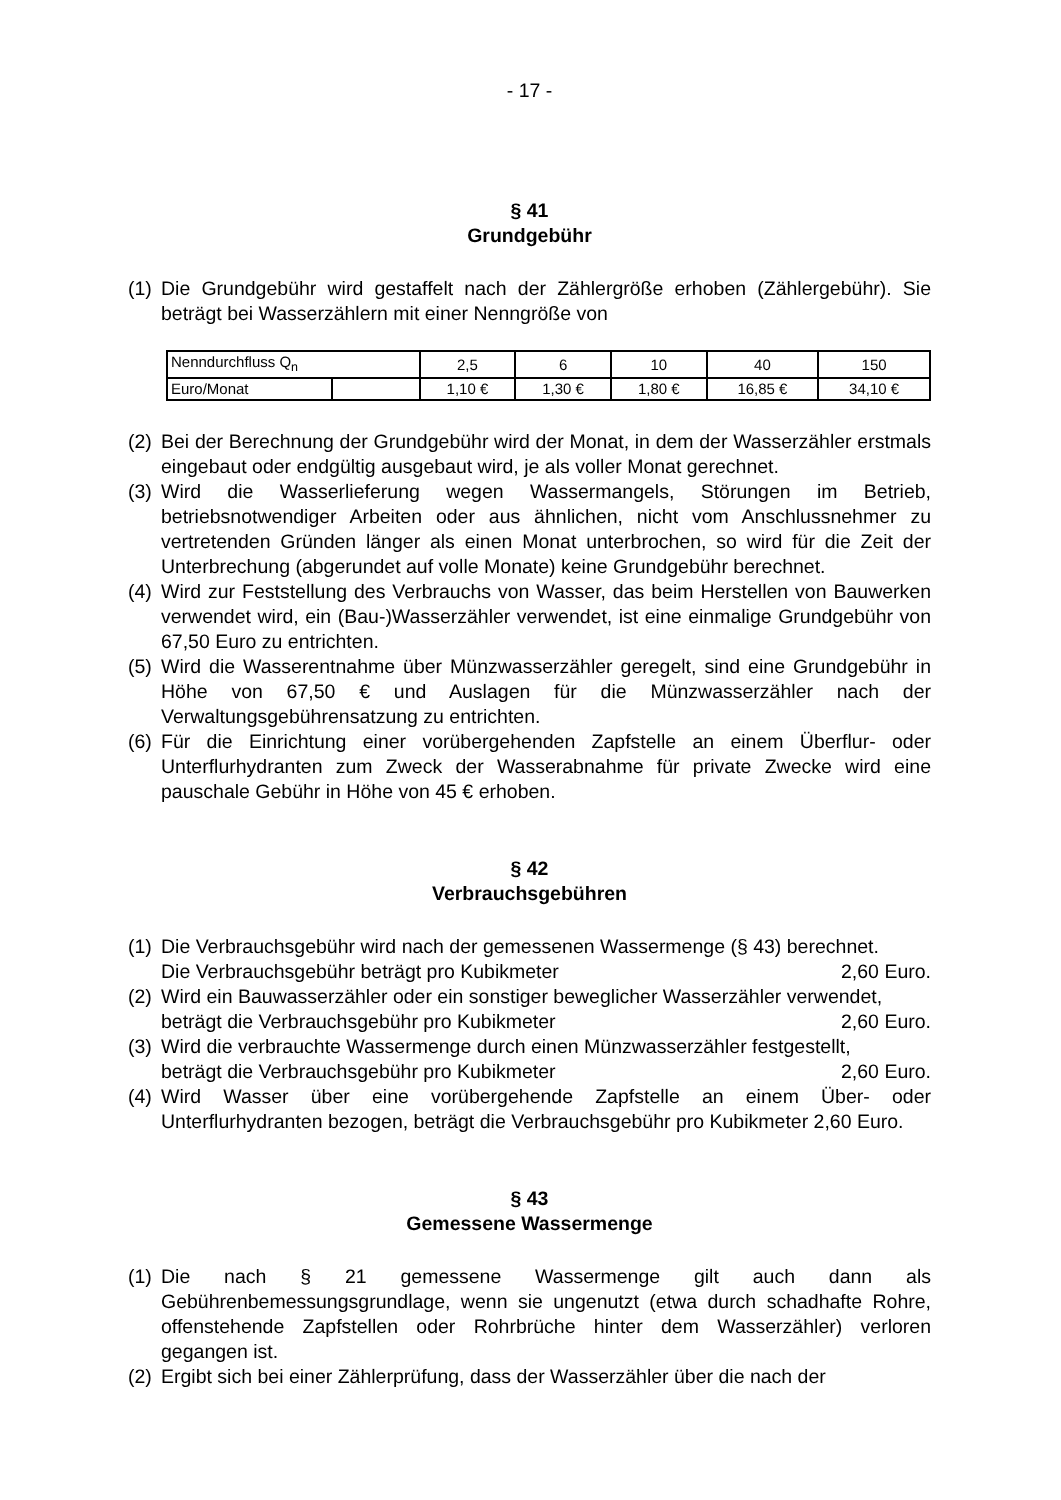- 17 -
§ 41
Grundgebühr
(1) Die Grundgebühr wird gestaffelt nach der Zählergröße erhoben (Zählergebühr). Sie beträgt bei Wasserzählern mit einer Nenngröße von
| Nenndurchfluss Q<sub>n</sub> | | 2,5 | 6 | 10 | 40 | 150 |
| Euro/Monat | | 1,10 € | 1,30 € | 1,80 € | 16,85 € | 34,10 € |
(2) Bei der Berechnung der Grundgebühr wird der Monat, in dem der Wasserzähler erstmals eingebaut oder endgültig ausgebaut wird, je als voller Monat gerechnet.
(3) Wird die Wasserlieferung wegen Wassermangels, Störungen im Betrieb, betriebsnotwendiger Arbeiten oder aus ähnlichen, nicht vom Anschlussnehmer zu vertretenden Gründen länger als einen Monat unterbrochen, so wird für die Zeit der Unterbrechung (abgerundet auf volle Monate) keine Grundgebühr berechnet.
(4) Wird zur Feststellung des Verbrauchs von Wasser, das beim Herstellen von Bauwerken verwendet wird, ein (Bau-)Wasserzähler verwendet, ist eine einmalige Grundgebühr von 67,50 Euro zu entrichten.
(5) Wird die Wasserentnahme über Münzwasserzähler geregelt, sind eine Grundgebühr in Höhe von 67,50 € und Auslagen für die Münzwasserzähler nach der Verwaltungsgebührensatzung zu entrichten.
(6) Für die Einrichtung einer vorübergehenden Zapfstelle an einem Überflur- oder Unterflurhydranten zum Zweck der Wasserabnahme für private Zwecke wird eine pauschale Gebühr in Höhe von 45 € erhoben.
§ 42
Verbrauchsgebühren
(1) Die Verbrauchsgebühr wird nach der gemessenen Wassermenge (§ 43) berechnet.
Die Verbrauchsgebühr beträgt pro Kubikmeter 2,60 Euro.
(2) Wird ein Bauwasserzähler oder ein sonstiger beweglicher Wasserzähler verwendet,
beträgt die Verbrauchsgebühr pro Kubikmeter 2,60 Euro.
(3) Wird die verbrauchte Wassermenge durch einen Münzwasserzähler festgestellt,
beträgt die Verbrauchsgebühr pro Kubikmeter 2,60 Euro.
(4) Wird Wasser über eine vorübergehende Zapfstelle an einem Über- oder Unterflurhydranten bezogen, beträgt die Verbrauchsgebühr pro Kubikmeter 2,60 Euro.
§ 43
Gemessene Wassermenge
(1) Die nach § 21 gemessene Wassermenge gilt auch dann als Gebührenbemessungsgrundlage, wenn sie ungenutzt (etwa durch schadhafte Rohre, offenstehende Zapfstellen oder Rohrbrüche hinter dem Wasserzähler) verloren gegangen ist.
(2) Ergibt sich bei einer Zählerprüfung, dass der Wasserzähler über die nach der